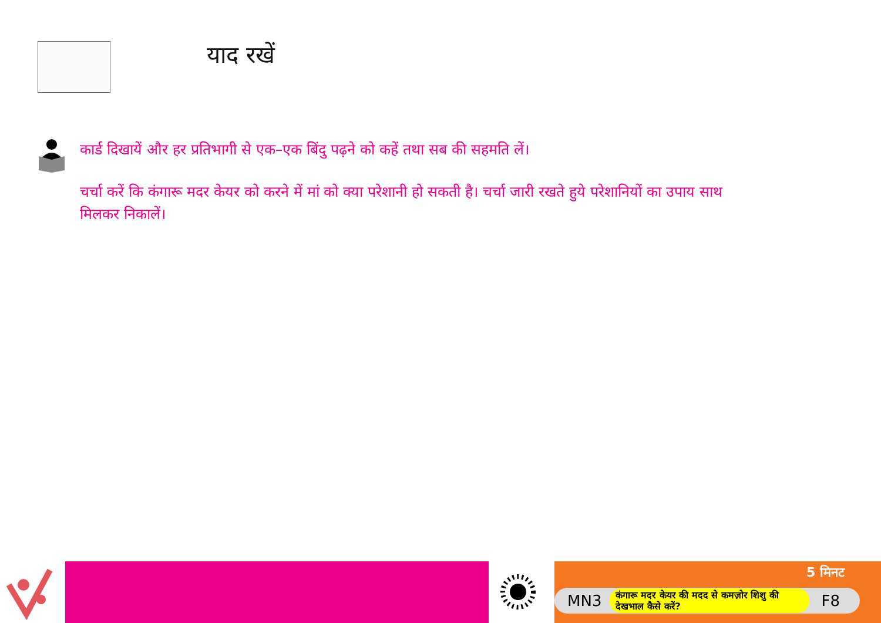याद रखें
कार्ड दिखायें और हर प्रतिभागी से एक–एक बिंदु पढ़ने को कहें तथा सब की सहमति लें।
चर्चा करें कि कंगारू मदर केयर को करने में मां को क्या परेशानी हो सकती है। चर्चा जारी रखते हुये परेशानियों का उपाय साथ मिलकर निकालें।
5 मिनट
MN3 कंगारू मदर केयर की मदद से कमज़ोर शिशु की देखभाल कैसे करें? F8